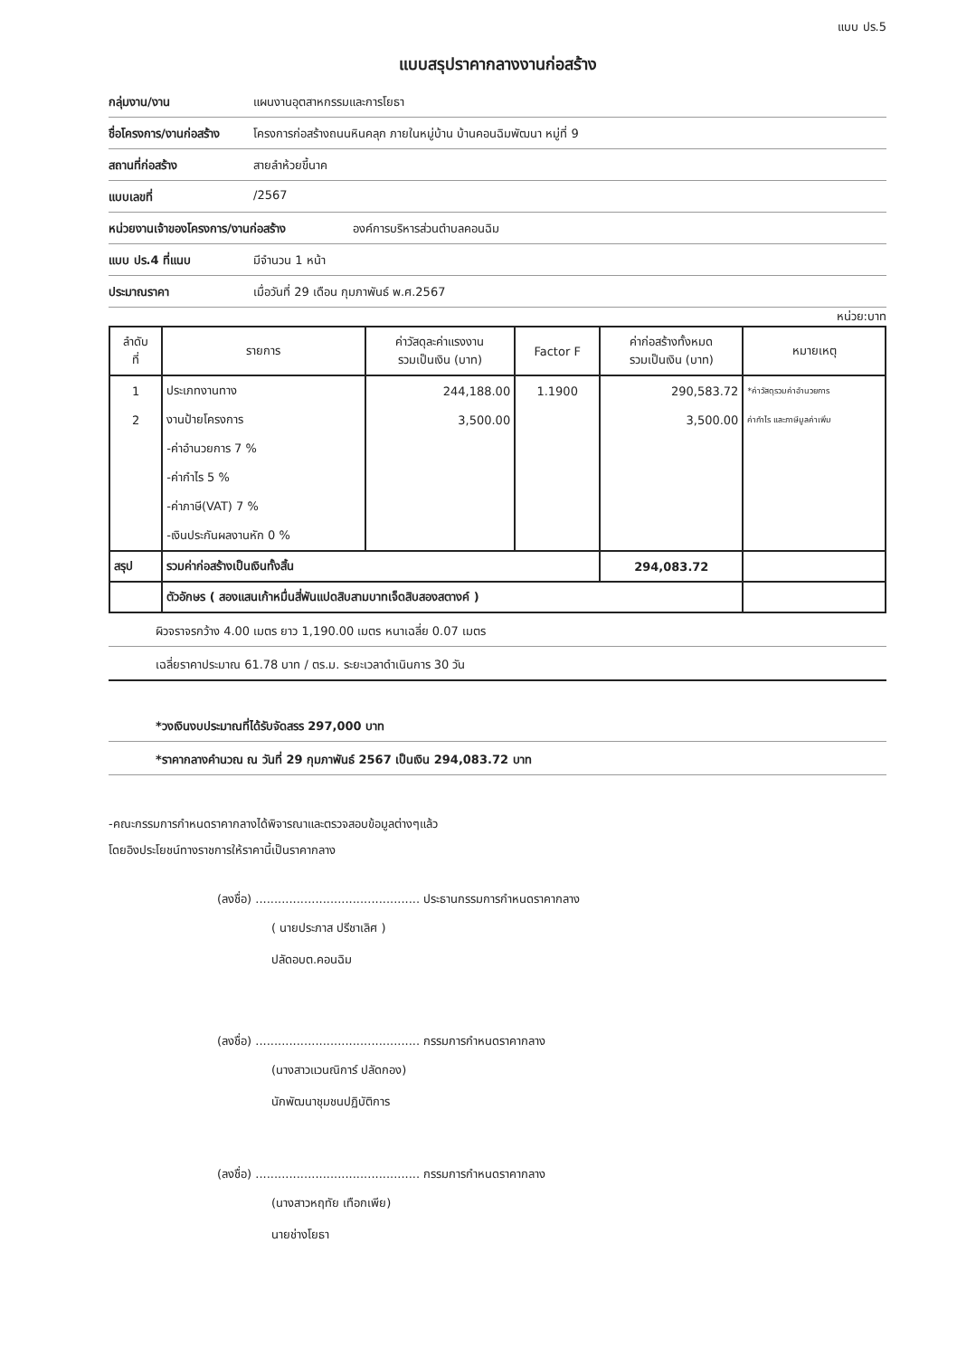แบบ ปร.5
แบบสรุปราคากลางงานก่อสร้าง
กลุ่มงาน/งาน แผนงานอุตสาหกรรมและการโยธา
ชื่อโครงการ/งานก่อสร้าง โครงการก่อสร้างถนนหินคลุก ภายในหมู่บ้าน บ้านคอนฉิมพัฒนา หมู่ที่ 9
สถานที่ก่อสร้าง สายลำห้วยขี้นาค
แบบเลขที่ /2567
หน่วยงานเจ้าของโครงการ/งานก่อสร้าง องค์การบริหารส่วนตำบลคอนฉิม
แบบ ปร.4 ที่แนบ มีจำนวน 1 หน้า
ประมาณราคา เมื่อวันที่ 29 เดือน กุมภาพันธ์ พ.ศ.2567
หน่วย:บาท
| ลำดับ ที่ | รายการ | ค่าวัสดุละค่าแรงงาน รวมเป็นเงิน (บาท) | Factor F | ค่าก่อสร้างทั้งหมด รวมเป็นเงิน (บาท) | หมายเหตุ |
| --- | --- | --- | --- | --- | --- |
| 1 | ประเภทงานทาง | 244,188.00 | 1.1900 | 290,583.72 | *ค่าวัสดุรวมค่าอำนวยการ |
| 2 | งานป้ายโครงการ | 3,500.00 | | 3,500.00 | ค่ากำไร และภาษีมูลค่าเพิ่ม |
| | -ค่าอำนวยการ 7 % | | | | |
| | -ค่ากำไร 5 % | | | | |
| | -ค่าภาษี(VAT) 7 % | | | | |
| | -เงินประกันผลงานหัก 0 % | | | | |
| สรุป | รวมค่าก่อสร้างเป็นเงินทั้งสิ้น | | | 294,083.72 | |
| | ตัวอักษร ( สองแสนเก้าหมื่นสี่พันแปดสิบสามบาทเจ็ดสิบสองสตางค์ ) | | | | |
ผิวจราจรกว้าง 4.00 เมตร ยาว 1,190.00 เมตร หนาเฉลี่ย 0.07 เมตร
เฉลี่ยราคาประมาณ 61.78 บาท / ตร.ม. ระยะเวลาดำเนินการ 30 วัน
*วงเงินงบประมาณที่ได้รับจัดสรร 297,000 บาท
*ราคากลางคำนวณ ณ วันที่ 29 กุมภาพันธ์ 2567 เป็นเงิน 294,083.72 บาท
-คณะกรรมการกำหนดราคากลางได้พิจารณาและตรวจสอบข้อมูลต่างๆแล้ว
โดยอิงประโยชน์ทางราชการให้ราคานี้เป็นราคากลาง
(ลงชื่อ) ............................................ ประธานกรรมการกำหนดราคากลาง
( นายประภาส ปรีชาเลิศ )
ปลัดอบต.คอนฉิม
(ลงชื่อ) ............................................ กรรมการกำหนดราคากลาง
(นางสาวแวนณิการ์ ปลัดกอง)
นักพัฒนาชุมชนปฏิบัติการ
(ลงชื่อ) ............................................ กรรมการกำหนดราคากลาง
(นางสาวหฤทัย เทือกเพีย)
นายช่างโยธา